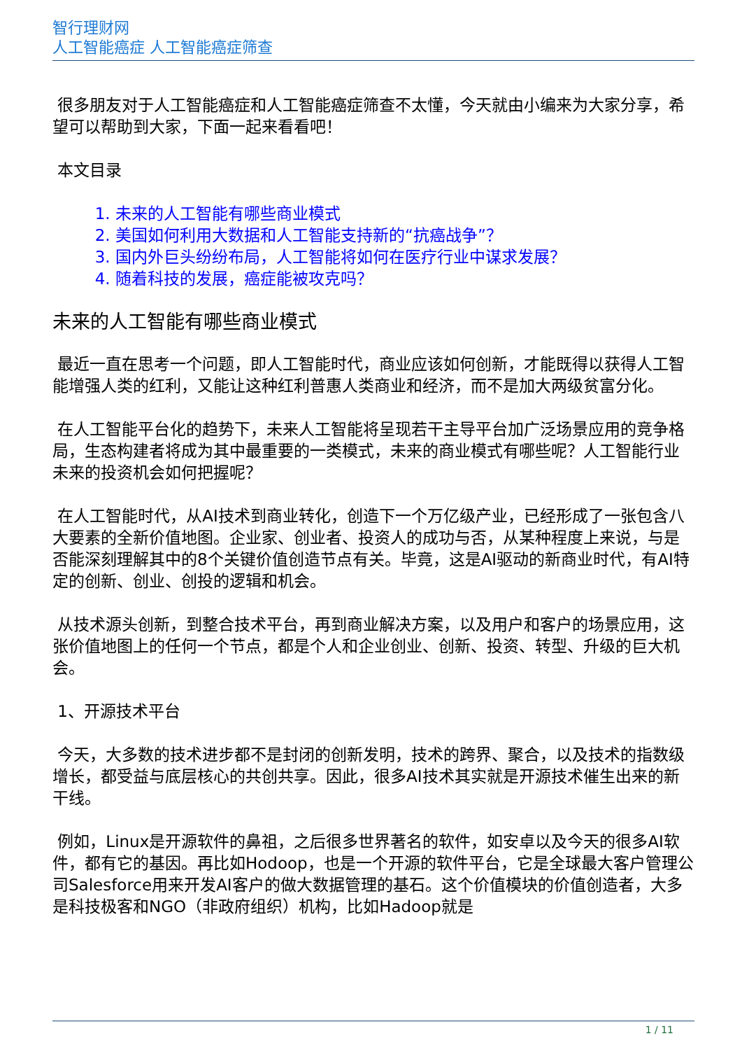智行理财网
人工智能癌症 人工智能癌症筛查
很多朋友对于人工智能癌症和人工智能癌症筛查不太懂，今天就由小编来为大家分享，希望可以帮助到大家，下面一起来看看吧！
本文目录
1. 未来的人工智能有哪些商业模式
2. 美国如何利用大数据和人工智能支持新的“抗癌战争”？
3. 国内外巨头纷纷布局，人工智能将如何在医疗行业中谋求发展？
4. 随着科技的发展，癌症能被攻克吗？
未来的人工智能有哪些商业模式
最近一直在思考一个问题，即人工智能时代，商业应该如何创新，才能既得以获得人工智能增强人类的红利，又能让这种红利普惠人类商业和经济，而不是加大两级贫富分化。
在人工智能平台化的趋势下，未来人工智能将呈现若干主导平台加广泛场景应用的竞争格局，生态构建者将成为其中最重要的一类模式，未来的商业模式有哪些呢？人工智能行业未来的投资机会如何把握呢？
在人工智能时代，从AI技术到商业转化，创造下一个万亿级产业，已经形成了一张包含八大要素的全新价值地图。企业家、创业者、投资人的成功与否，从某种程度上来说，与是否能深刻理解其中的8个关键价值创造节点有关。毕竟，这是AI驱动的新商业时代，有AI特定的创新、创业、创投的逻辑和机会。
从技术源头创新，到整合技术平台，再到商业解决方案，以及用户和客户的场景应用，这张价值地图上的任何一个节点，都是个人和企业创业、创新、投资、转型、升级的巨大机会。
1、开源技术平台
今天，大多数的技术进步都不是封闭的创新发明，技术的跨界、聚合，以及技术的指数级增长，都受益与底层核心的共创共享。因此，很多AI技术其实就是开源技术催生出来的新干线。
例如，Linux是开源软件的鼻祖，之后很多世界著名的软件，如安卓以及今天的很多AI软件，都有它的基因。再比如Hodoop，也是一个开源的软件平台，它是全球最大客户管理公司Salesforce用来开发AI客户的做大数据管理的基石。这个价值模块的价值创造者，大多是科技极客和NGO（非政府组织）机构，比如Hadoop就是
1 / 11